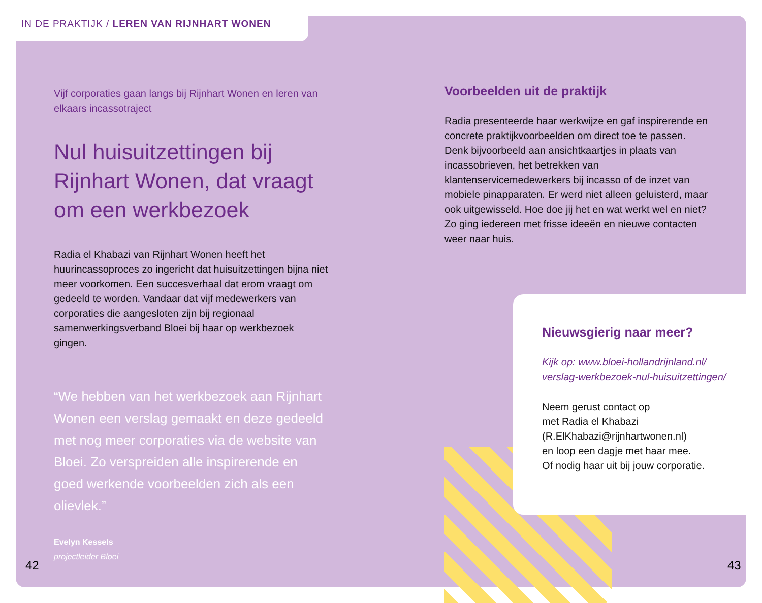IN DE PRAKTIJK / LEREN VAN RIJNHART WONEN
Vijf corporaties gaan langs bij Rijnhart Wonen en leren van elkaars incassotraject
Nul huisuitzettingen bij Rijnhart Wonen, dat vraagt om een werkbezoek
Radia el Khabazi van Rijnhart Wonen heeft het huurincassoproces zo ingericht dat huisuitzettingen bijna niet meer voorkomen. Een succesverhaal dat erom vraagt om gedeeld te worden. Vandaar dat vijf medewerkers van corporaties die aangesloten zijn bij regionaal samenwerkingsverband Bloei bij haar op werkbezoek gingen.
“We hebben van het werkbezoek aan Rijnhart Wonen een verslag gemaakt en deze gedeeld met nog meer corporaties via de website van Bloei. Zo verspreiden alle inspirerende en goed werkende voorbeelden zich als een olievlek.”
Evelyn Kessels
projectleider Bloei
Voorbeelden uit de praktijk
Radia presenteerde haar werkwijze en gaf inspirerende en concrete praktijkvoorbeelden om direct toe te passen. Denk bijvoorbeeld aan ansichtkaartjes in plaats van incassobrieven, het betrekken van klantenservicemedewerkers bij incasso of de inzet van mobiele pinapparaten. Er werd niet alleen geluisterd, maar ook uitgewisseld. Hoe doe jij het en wat werkt wel en niet? Zo ging iedereen met frisse ideeën en nieuwe contacten weer naar huis.
Nieuwsgierig naar meer?
Kijk op: www.bloei-hollandrijnland.nl/ verslag-werkbezoek-nul-huisuitzettingen/
Neem gerust contact op
met Radia el Khabazi
(R.ElKhabazi@rijnhartwonen.nl)
en loop een dagje met haar mee.
Of nodig haar uit bij jouw corporatie.
42 43